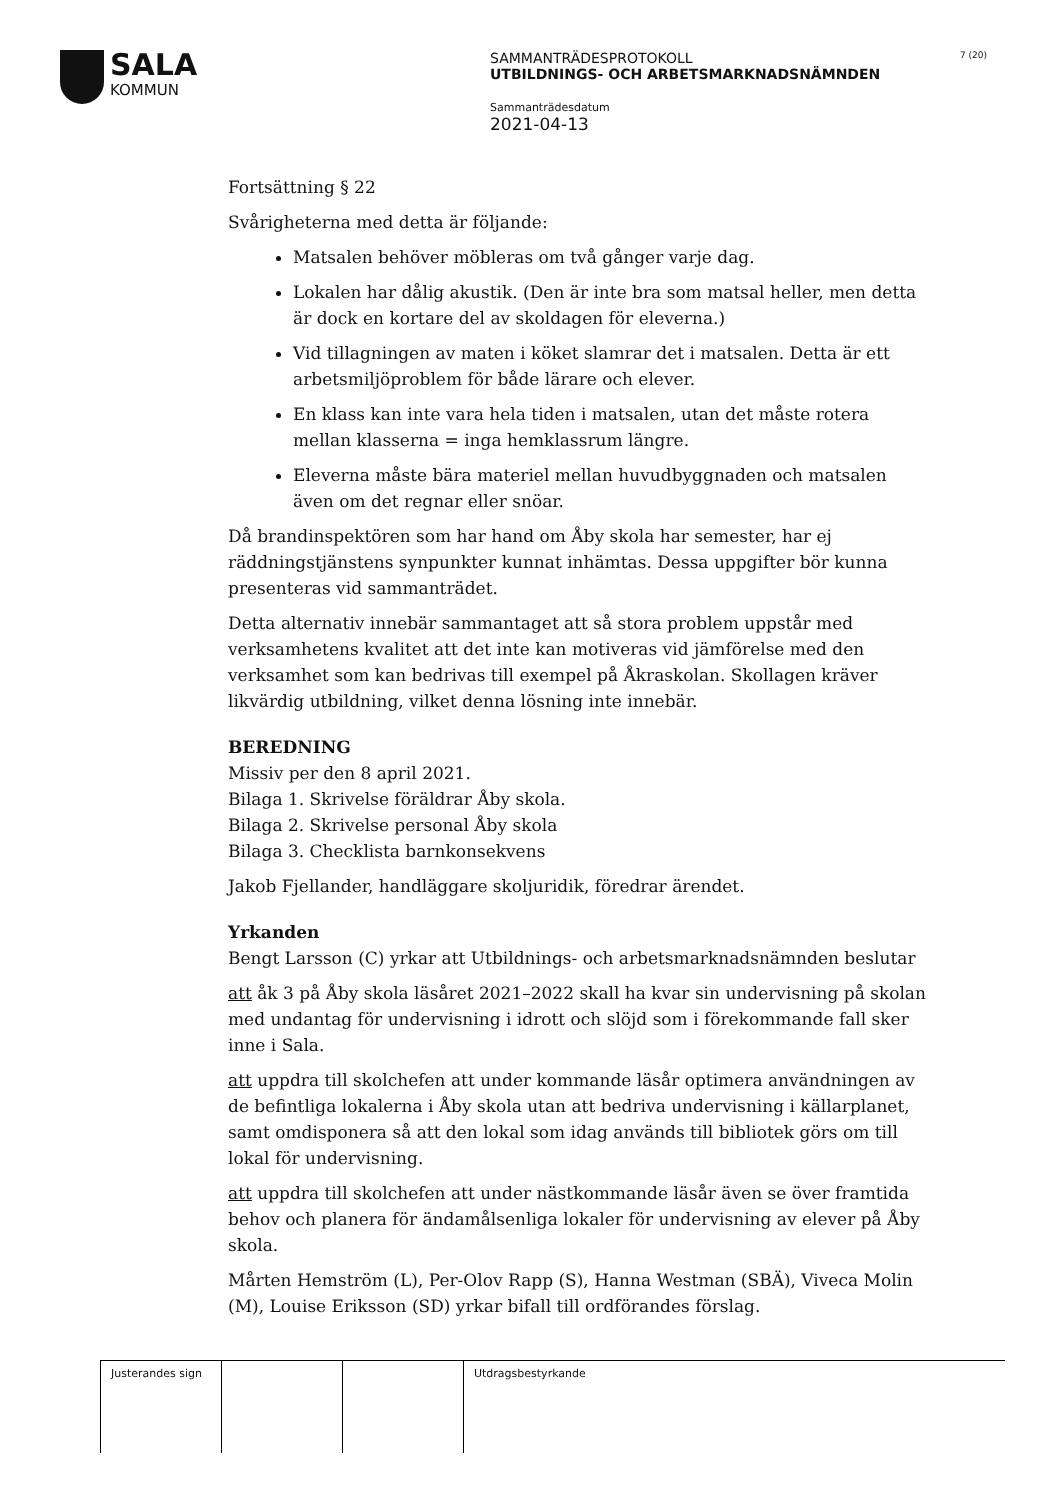SALA
KOMMUN
SAMMANTRÄDESPROTOKOLL
UTBILDNINGS- OCH ARBETSMARKNADSNÄMNDEN
Sammanträdesdatum
2021-04-13
7 (20)
Fortsättning § 22
Svårigheterna med detta är följande:
Matsalen behöver möbleras om två gånger varje dag.
Lokalen har dålig akustik. (Den är inte bra som matsal heller, men detta är dock en kortare del av skoldagen för eleverna.)
Vid tillagningen av maten i köket slamrar det i matsalen. Detta är ett arbetsmiljöproblem för både lärare och elever.
En klass kan inte vara hela tiden i matsalen, utan det måste rotera mellan klasserna = inga hemklassrum längre.
Eleverna måste bära materiel mellan huvudbyggnaden och matsalen även om det regnar eller snöar.
Då brandinspektören som har hand om Åby skola har semester, har ej räddningstjänstens synpunkter kunnat inhämtas. Dessa uppgifter bör kunna presenteras vid sammanträdet.
Detta alternativ innebär sammantaget att så stora problem uppstår med verksamhetens kvalitet att det inte kan motiveras vid jämförelse med den verksamhet som kan bedrivas till exempel på Åkraskolan. Skollagen kräver likvärdig utbildning, vilket denna lösning inte innebär.
BEREDNING
Missiv per den 8 april 2021.
Bilaga 1. Skrivelse föräldrar Åby skola.
Bilaga 2. Skrivelse personal Åby skola
Bilaga 3. Checklista barnkonsekvens
Jakob Fjellander, handläggare skoljuridik, föredrar ärendet.
Yrkanden
Bengt Larsson (C) yrkar att Utbildnings- och arbetsmarknadsnämnden beslutar
att åk 3 på Åby skola läsåret 2021–2022 skall ha kvar sin undervisning på skolan med undantag för undervisning i idrott och slöjd som i förekommande fall sker inne i Sala.
att uppdra till skolchefen att under kommande läsår optimera användningen av de befintliga lokalerna i Åby skola utan att bedriva undervisning i källarplanet, samt omdisponera så att den lokal som idag används till bibliotek görs om till lokal för undervisning.
att uppdra till skolchefen att under nästkommande läsår även se över framtida behov och planera för ändamålsenliga lokaler för undervisning av elever på Åby skola.
Mårten Hemström (L), Per-Olov Rapp (S), Hanna Westman (SBÄ), Viveca Molin (M), Louise Eriksson (SD) yrkar bifall till ordförandes förslag.
Justerandes sign
Utdragsbestyrkande